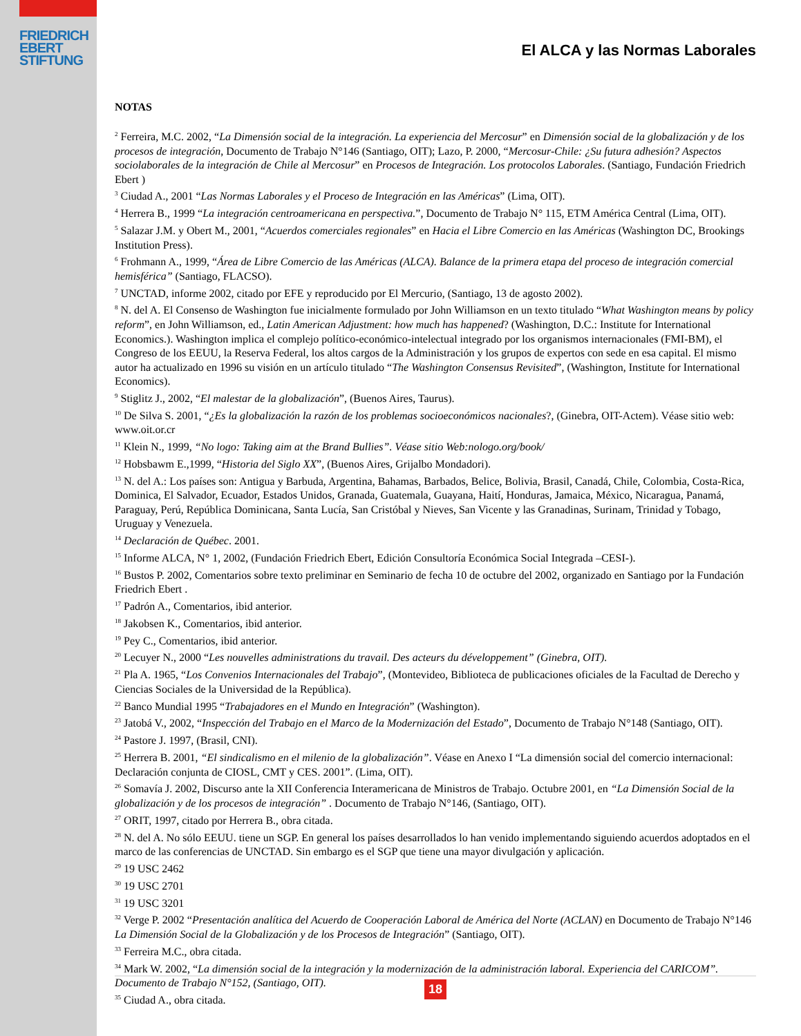FRIEDRICH
EBERT
STIFTUNG
El ALCA y las Normas Laborales
NOTAS
<sup>2</sup> Ferreira, M.C. 2002, “La Dimensión social de la integración. La experiencia del Mercosur” en Dimensión social de la globalización y de los procesos de integración, Documento de Trabajo N°146 (Santiago, OIT); Lazo, P. 2000, “Mercosur-Chile: ¿Su futura adhesión? Aspectos sociolaborales de la integración de Chile al Mercosur” en Procesos de Integración. Los protocolos Laborales. (Santiago, Fundación Friedrich Ebert )
<sup>3</sup> Ciudad A., 2001 “Las Normas Laborales y el Proceso de Integración en las Américas” (Lima, OIT).
<sup>4</sup> Herrera B., 1999 “La integración centroamericana en perspectiva.”, Documento de Trabajo N° 115, ETM América Central (Lima, OIT).
<sup>5</sup> Salazar J.M. y Obert M., 2001, “Acuerdos comerciales regionales” en Hacia el Libre Comercio en las Américas (Washington DC, Brookings Institution Press).
<sup>6</sup> Frohmann A., 1999, “Área de Libre Comercio de las Américas (ALCA). Balance de la primera etapa del proceso de integración comercial hemisférica” (Santiago, FLACSO).
<sup>7</sup> UNCTAD, informe 2002, citado por EFE y reproducido por El Mercurio, (Santiago, 13 de agosto 2002).
<sup>8</sup> N. del A. El Consenso de Washington fue inicialmente formulado por John Williamson en un texto titulado “What Washington means by policy reform”, en John Williamson, ed., Latin American Adjustment: how much has happened? (Washington, D.C.: Institute for International Economics.). Washington implica el complejo político-económico-intelectual integrado por los organismos internacionales (FMI-BM), el Congreso de los EEUU, la Reserva Federal, los altos cargos de la Administración y los grupos de expertos con sede en esa capital. El mismo autor ha actualizado en 1996 su visión en un artículo titulado “The Washington Consensus Revisited”, (Washington, Institute for International Economics).
<sup>9</sup> Stiglitz J., 2002, “El malestar de la globalización”, (Buenos Aires, Taurus).
<sup>10</sup> De Silva S. 2001, “¿Es la globalización la razón de los problemas socioeconómicos nacionales?, (Ginebra, OIT-Actem). Véase sitio web: www.oit.or.cr
<sup>11</sup> Klein N., 1999, “No logo: Taking aim at the Brand Bullies”. Véase sitio Web:nologo.org/book/
<sup>12</sup> Hobsbawm E.,1999, “Historia del Siglo XX”, (Buenos Aires, Grijalbo Mondadori).
<sup>13</sup> N. del A.: Los países son: Antigua y Barbuda, Argentina, Bahamas, Barbados, Belice, Bolivia, Brasil, Canadá, Chile, Colombia, Costa-Rica, Dominica, El Salvador, Ecuador, Estados Unidos, Granada, Guatemala, Guayana, Haití, Honduras, Jamaica, México, Nicaragua, Panamá, Paraguay, Perú, República Dominicana, Santa Lucía, San Cristóbal y Nieves, San Vicente y las Granadinas, Surinam, Trinidad y Tobago, Uruguay y Venezuela.
<sup>14</sup> Declaración de Québec. 2001.
<sup>15</sup> Informe ALCA, N° 1, 2002, (Fundación Friedrich Ebert, Edición Consultoría Económica Social Integrada –CESI-).
<sup>16</sup> Bustos P. 2002, Comentarios sobre texto preliminar en Seminario de fecha 10 de octubre del 2002, organizado en Santiago por la Fundación Friedrich Ebert .
<sup>17</sup> Padrón A., Comentarios, ibid anterior.
<sup>18</sup> Jakobsen K., Comentarios, ibid anterior.
<sup>19</sup> Pey C., Comentarios, ibid anterior.
<sup>20</sup> Lecuyer N., 2000 “Les nouvelles administrations du travail. Des acteurs du développement” (Ginebra, OIT).
<sup>21</sup> Pla A. 1965, “Los Convenios Internacionales del Trabajo”, (Montevideo, Biblioteca de publicaciones oficiales de la Facultad de Derecho y Ciencias Sociales de la Universidad de la República).
<sup>22</sup> Banco Mundial 1995 “Trabajadores en el Mundo en Integración” (Washington).
<sup>23</sup> Jatobá V., 2002, “Inspección del Trabajo en el Marco de la Modernización del Estado”, Documento de Trabajo N°148 (Santiago, OIT).
<sup>24</sup> Pastore J. 1997, (Brasil, CNI).
<sup>25</sup> Herrera B. 2001, “El sindicalismo en el milenio de la globalización”. Véase en Anexo I “La dimensión social del comercio internacional: Declaración conjunta de CIOSL, CMT y CES. 2001”. (Lima, OIT).
<sup>26</sup> Somavía J. 2002, Discurso ante la XII Conferencia Interamericana de Ministros de Trabajo. Octubre 2001, en “La Dimensión Social de la globalización y de los procesos de integración” . Documento de Trabajo N°146, (Santiago, OIT).
<sup>27</sup> ORIT, 1997, citado por Herrera B., obra citada.
<sup>28</sup> N. del A. No sólo EEUU. tiene un SGP. En general los países desarrollados lo han venido implementando siguiendo acuerdos adoptados en el marco de las conferencias de UNCTAD. Sin embargo es el SGP que tiene una mayor divulgación y aplicación.
<sup>29</sup> 19 USC 2462
<sup>30</sup> 19 USC 2701
<sup>31</sup> 19 USC 3201
<sup>32</sup> Verge P. 2002 “Presentación analítica del Acuerdo de Cooperación Laboral de América del Norte (ACLAN) en Documento de Trabajo N°146 La Dimensión Social de la Globalización y de los Procesos de Integración” (Santiago, OIT).
<sup>33</sup> Ferreira M.C., obra citada.
<sup>34</sup> Mark W. 2002, “La dimensión social de la integración y la modernización de la administración laboral. Experiencia del CARICOM”. Documento de Trabajo N°152, (Santiago, OIT).
<sup>35</sup> Ciudad A., obra citada.
18